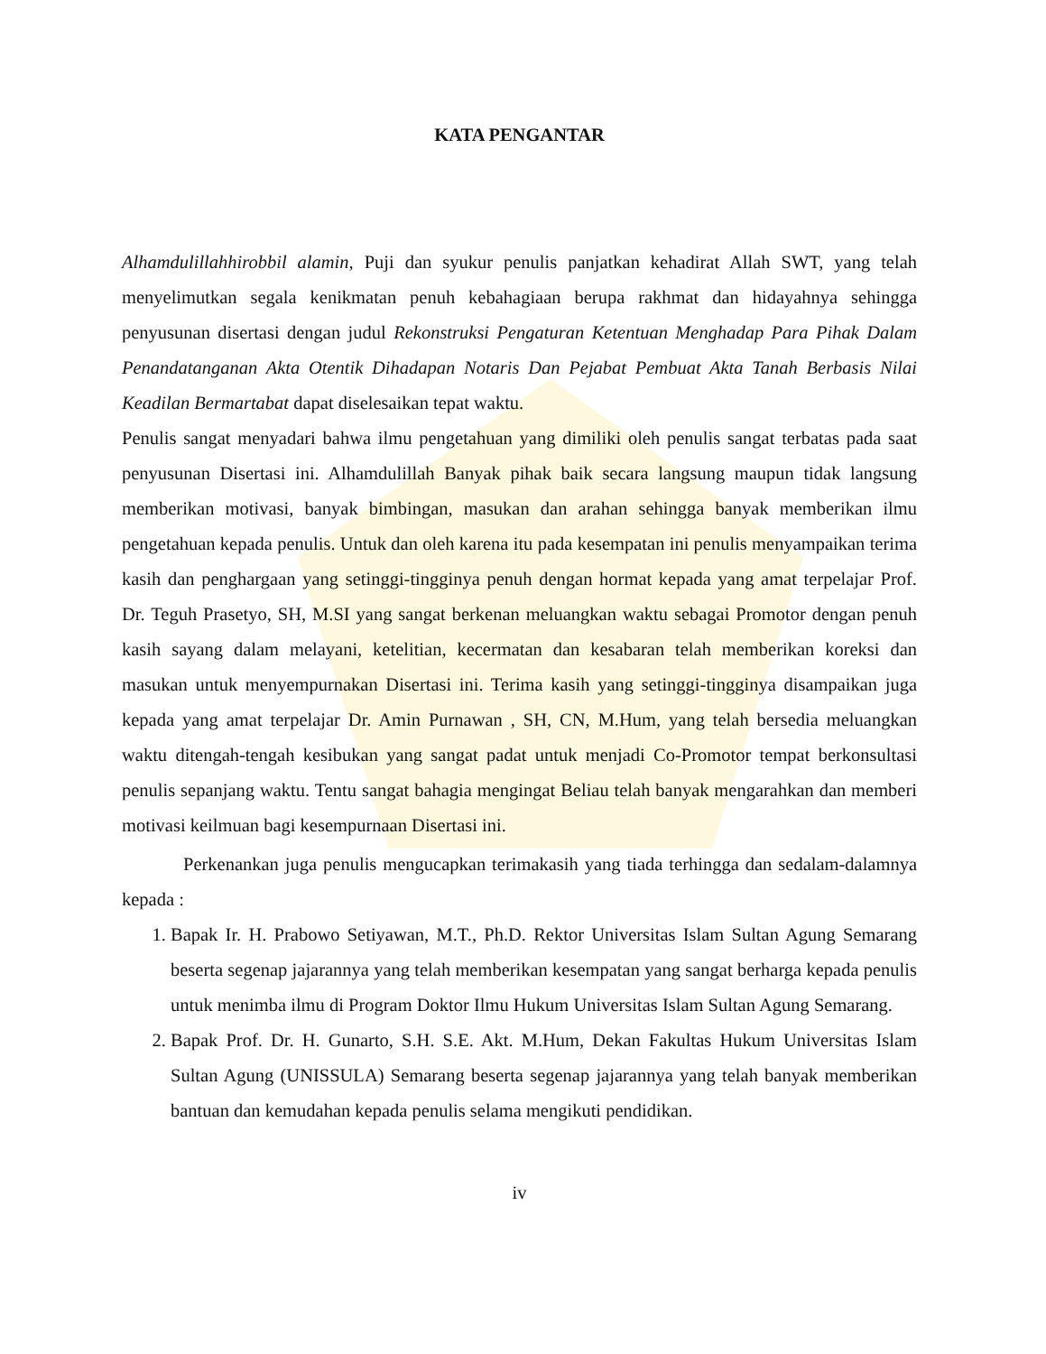KATA PENGANTAR
Alhamdulillahhirobbil alamin, Puji dan syukur penulis panjatkan kehadirat Allah SWT, yang telah menyelimutkan segala kenikmatan penuh kebahagiaan berupa rakhmat dan hidayahnya sehingga penyusunan disertasi dengan judul Rekonstruksi Pengaturan Ketentuan Menghadap Para Pihak Dalam Penandatanganan Akta Otentik Dihadapan Notaris Dan Pejabat Pembuat Akta Tanah Berbasis Nilai Keadilan Bermartabat dapat diselesaikan tepat waktu.
Penulis sangat menyadari bahwa ilmu pengetahuan yang dimiliki oleh penulis sangat terbatas pada saat penyusunan Disertasi ini. Alhamdulillah Banyak pihak baik secara langsung maupun tidak langsung memberikan motivasi, banyak bimbingan, masukan dan arahan sehingga banyak memberikan ilmu pengetahuan kepada penulis. Untuk dan oleh karena itu pada kesempatan ini penulis menyampaikan terima kasih dan penghargaan yang setinggi-tingginya penuh dengan hormat kepada yang amat terpelajar Prof. Dr. Teguh Prasetyo, SH, M.SI yang sangat berkenan meluangkan waktu sebagai Promotor dengan penuh kasih sayang dalam melayani, ketelitian, kecermatan dan kesabaran telah memberikan koreksi dan masukan untuk menyempurnakan Disertasi ini. Terima kasih yang setinggi-tingginya disampaikan juga kepada yang amat terpelajar Dr. Amin Purnawan , SH, CN, M.Hum, yang telah bersedia meluangkan waktu ditengah-tengah kesibukan yang sangat padat untuk menjadi Co-Promotor tempat berkonsultasi penulis sepanjang waktu. Tentu sangat bahagia mengingat Beliau telah banyak mengarahkan dan memberi motivasi keilmuan bagi kesempurnaan Disertasi ini.
Perkenankan juga penulis mengucapkan terimakasih yang tiada terhingga dan sedalam-dalamnya kepada :
1. Bapak Ir. H. Prabowo Setiyawan, M.T., Ph.D. Rektor Universitas Islam Sultan Agung Semarang beserta segenap jajarannya yang telah memberikan kesempatan yang sangat berharga kepada penulis untuk menimba ilmu di Program Doktor Ilmu Hukum Universitas Islam Sultan Agung Semarang.
2. Bapak Prof. Dr. H. Gunarto, S.H. S.E. Akt. M.Hum, Dekan Fakultas Hukum Universitas Islam Sultan Agung (UNISSULA) Semarang beserta segenap jajarannya yang telah banyak memberikan bantuan dan kemudahan kepada penulis selama mengikuti pendidikan.
iv